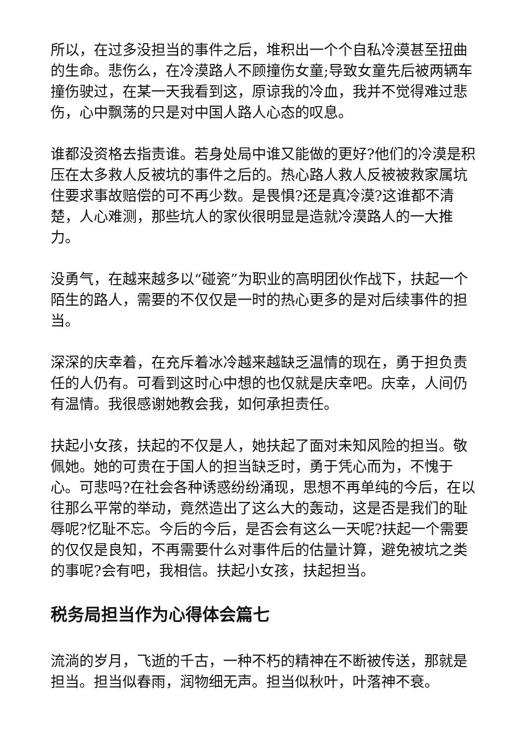所以，在过多没担当的事件之后，堆积出一个个自私冷漠甚至扭曲的生命。悲伤么，在冷漠路人不顾撞伤女童;导致女童先后被两辆车撞伤驶过，在某一天我看到这，原谅我的冷血，我并不觉得难过悲伤，心中飘荡的只是对中国人路人心态的叹息。
谁都没资格去指责谁。若身处局中谁又能做的更好?他们的冷漠是积压在太多救人反被坑的事件之后的。热心路人救人反被被救家属坑住要求事故赔偿的可不再少数。是畏惧?还是真冷漠?这谁都不清楚，人心难测，那些坑人的家伙很明显是造就冷漠路人的一大推力。
没勇气，在越来越多以“碰瓷”为职业的高明团伙作战下，扶起一个陌生的路人，需要的不仅仅是一时的热心更多的是对后续事件的担当。
深深的庆幸着，在充斥着冰冷越来越缺乏温情的现在，勇于担负责任的人仍有。可看到这时心中想的也仅就是庆幸吧。庆幸，人间仍有温情。我很感谢她教会我，如何承担责任。
扶起小女孩，扶起的不仅是人，她扶起了面对未知风险的担当。敬佩她。她的可贵在于国人的担当缺乏时，勇于凭心而为，不愧于心。可悲吗?在社会各种诱惑纷纷涌现，思想不再单纯的今后，在以往那么平常的举动，竟然造出了这么大的轰动，这是否是我们的耻辱呢?忆耻不忘。今后的今后，是否会有这么一天呢?扶起一个需要的仅仅是良知，不再需要什么对事件后的估量计算，避免被坑之类的事呢?会有吧，我相信。扶起小女孩，扶起担当。
税务局担当作为心得体会篇七
流淌的岁月，飞逝的千古，一种不朽的精神在不断被传送，那就是担当。担当似春雨，润物细无声。担当似秋叶，叶落神不衰。